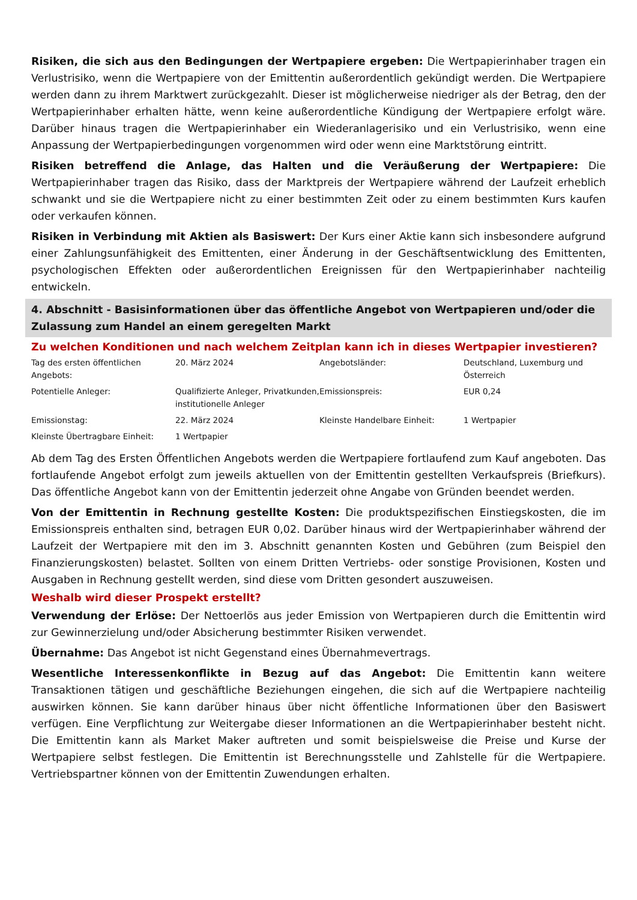Risiken, die sich aus den Bedingungen der Wertpapiere ergeben: Die Wertpapierinhaber tragen ein Verlustrisiko, wenn die Wertpapiere von der Emittentin außerordentlich gekündigt werden. Die Wertpapiere werden dann zu ihrem Marktwert zurückgezahlt. Dieser ist möglicherweise niedriger als der Betrag, den der Wertpapierinhaber erhalten hätte, wenn keine außerordentliche Kündigung der Wertpapiere erfolgt wäre. Darüber hinaus tragen die Wertpapierinhaber ein Wiederanlagerisiko und ein Verlustrisiko, wenn eine Anpassung der Wertpapierbedingungen vorgenommen wird oder wenn eine Marktstörung eintritt.
Risiken betreffend die Anlage, das Halten und die Veräußerung der Wertpapiere: Die Wertpapierinhaber tragen das Risiko, dass der Marktpreis der Wertpapiere während der Laufzeit erheblich schwankt und sie die Wertpapiere nicht zu einer bestimmten Zeit oder zu einem bestimmten Kurs kaufen oder verkaufen können.
Risiken in Verbindung mit Aktien als Basiswert: Der Kurs einer Aktie kann sich insbesondere aufgrund einer Zahlungsunfähigkeit des Emittenten, einer Änderung in der Geschäftsentwicklung des Emittenten, psychologischen Effekten oder außerordentlichen Ereignissen für den Wertpapierinhaber nachteilig entwickeln.
4. Abschnitt - Basisinformationen über das öffentliche Angebot von Wertpapieren und/oder die Zulassung zum Handel an einem geregelten Markt
Zu welchen Konditionen und nach welchem Zeitplan kann ich in dieses Wertpapier investieren?
| Tag des ersten öffentlichen Angebots: | 20. März 2024 | Angebotsländer: | Deutschland, Luxemburg und Österreich |
| Potentielle Anleger: | Qualifizierte Anleger, Privatkunden, institutionelle Anleger | Emissionspreis: | EUR 0,24 |
| Emissionstag: | 22. März 2024 | Kleinste Handelbare Einheit: | 1 Wertpapier |
| Kleinste Übertragbare Einheit: | 1 Wertpapier | | |
Ab dem Tag des Ersten Öffentlichen Angebots werden die Wertpapiere fortlaufend zum Kauf angeboten. Das fortlaufende Angebot erfolgt zum jeweils aktuellen von der Emittentin gestellten Verkaufspreis (Briefkurs). Das öffentliche Angebot kann von der Emittentin jederzeit ohne Angabe von Gründen beendet werden.
Von der Emittentin in Rechnung gestellte Kosten: Die produktspezifischen Einstiegskosten, die im Emissionspreis enthalten sind, betragen EUR 0,02. Darüber hinaus wird der Wertpapierinhaber während der Laufzeit der Wertpapiere mit den im 3. Abschnitt genannten Kosten und Gebühren (zum Beispiel den Finanzierungskosten) belastet. Sollten von einem Dritten Vertriebs- oder sonstige Provisionen, Kosten und Ausgaben in Rechnung gestellt werden, sind diese vom Dritten gesondert auszuweisen.
Weshalb wird dieser Prospekt erstellt?
Verwendung der Erlöse: Der Nettoerlös aus jeder Emission von Wertpapieren durch die Emittentin wird zur Gewinnerzielung und/oder Absicherung bestimmter Risiken verwendet.
Übernahme: Das Angebot ist nicht Gegenstand eines Übernahmevertrags.
Wesentliche Interessenkonflikte in Bezug auf das Angebot: Die Emittentin kann weitere Transaktionen tätigen und geschäftliche Beziehungen eingehen, die sich auf die Wertpapiere nachteilig auswirken können. Sie kann darüber hinaus über nicht öffentliche Informationen über den Basiswert verfügen. Eine Verpflichtung zur Weitergabe dieser Informationen an die Wertpapierinhaber besteht nicht. Die Emittentin kann als Market Maker auftreten und somit beispielsweise die Preise und Kurse der Wertpapiere selbst festlegen. Die Emittentin ist Berechnungsstelle und Zahlstelle für die Wertpapiere. Vertriebspartner können von der Emittentin Zuwendungen erhalten.